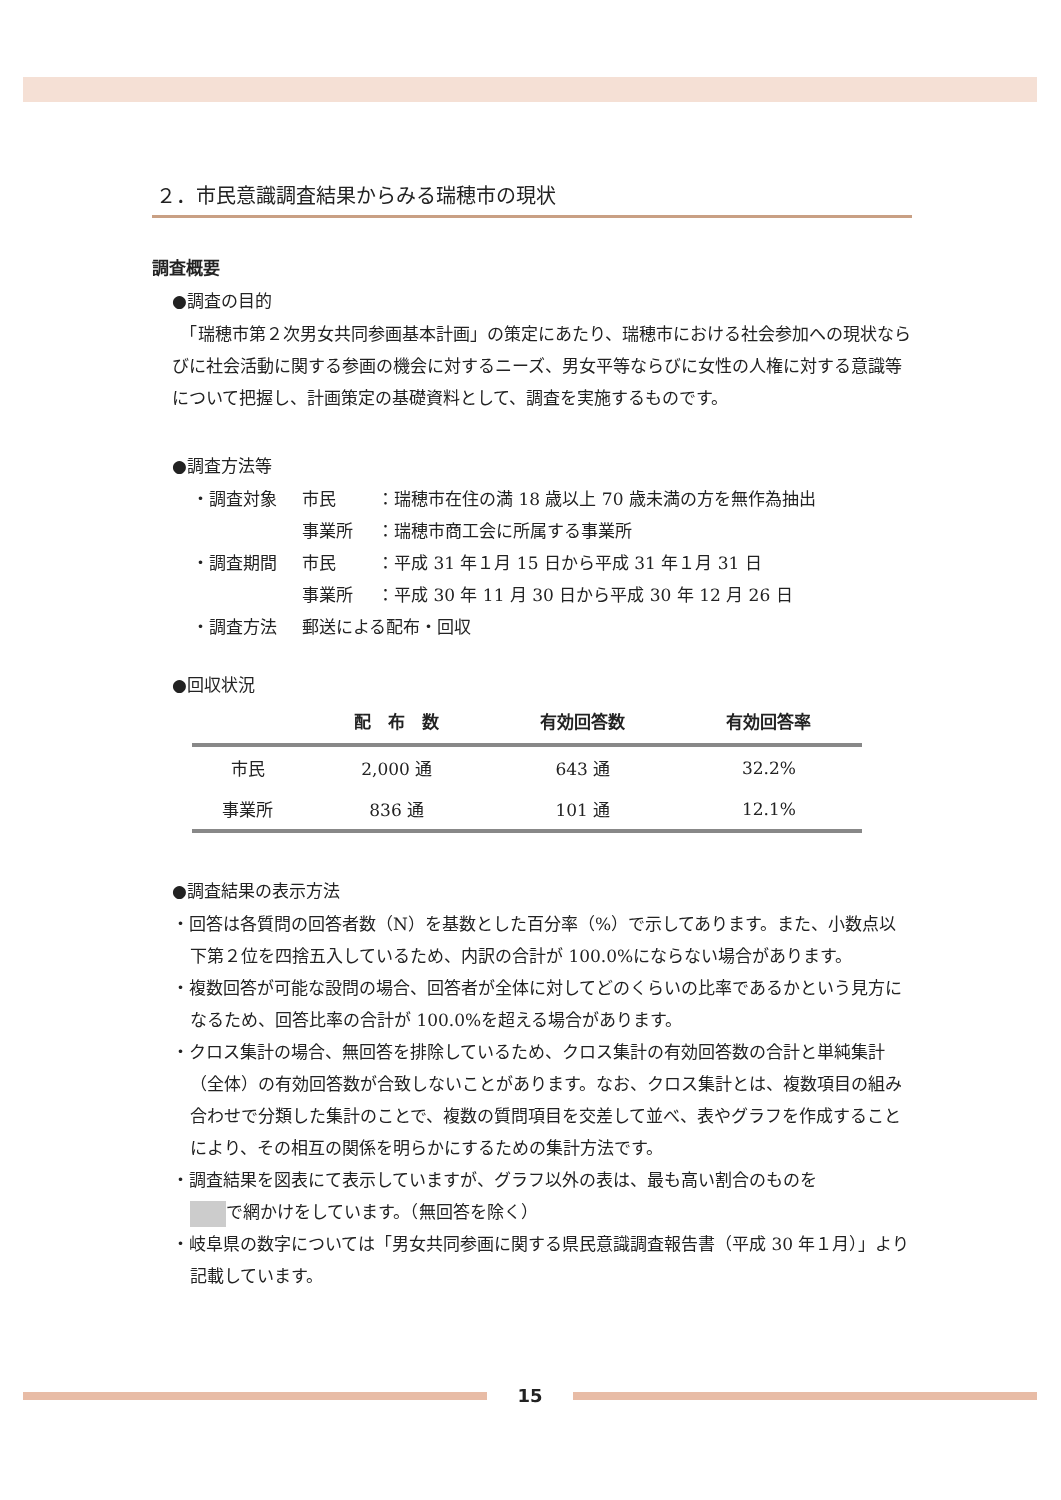２．市民意識調査結果からみる瑞穂市の現状
調査概要
●調査の目的
　「瑞穂市第２次男女共同参画基本計画」の策定にあたり、瑞穂市における社会参加への現状ならびに社会活動に関する参画の機会に対するニーズ、男女平等ならびに女性の人権に対する意識等について把握し、計画策定の基礎資料として、調査を実施するものです。
●調査方法等
・調査対象 市民　：瑞穂市在住の満 18 歳以上 70 歳未満の方を無作為抽出
事業所 ：瑞穂市商工会に所属する事業所
・調査期間 市民　：平成 31 年１月 15 日から平成 31 年１月 31 日
事業所 ：平成 30 年 11 月 30 日から平成 30 年 12 月 26 日
・調査方法 郵送による配布・回収
●回収状況
| | 配 布 数 | 有効回答数 | 有効回答率 |
| --- | --- | --- | --- |
| 市民 | 2,000 通 | 643 通 | 32.2% |
| 事業所 | 836 通 | 101 通 | 12.1% |
●調査結果の表示方法
・回答は各質問の回答者数（N）を基数とした百分率（%）で示してあります。また、小数点以下第２位を四捨五入しているため、内訳の合計が 100.0%にならない場合があります。
・複数回答が可能な設問の場合、回答者が全体に対してどのくらいの比率であるかという見方になるため、回答比率の合計が 100.0%を超える場合があります。
・クロス集計の場合、無回答を排除しているため、クロス集計の有効回答数の合計と単純集計（全体）の有効回答数が合致しないことがあります。なお、クロス集計とは、複数項目の組み合わせで分類した集計のことで、複数の質問項目を交差して並べ、表やグラフを作成することにより、その相互の関係を明らかにするための集計方法です。
・調査結果を図表にて表示していますが、グラフ以外の表は、最も高い割合のものを
で網かけをしています。（無回答を除く）
・岐阜県の数字については「男女共同参画に関する県民意識調査報告書（平成 30 年１月）」より記載しています。
15